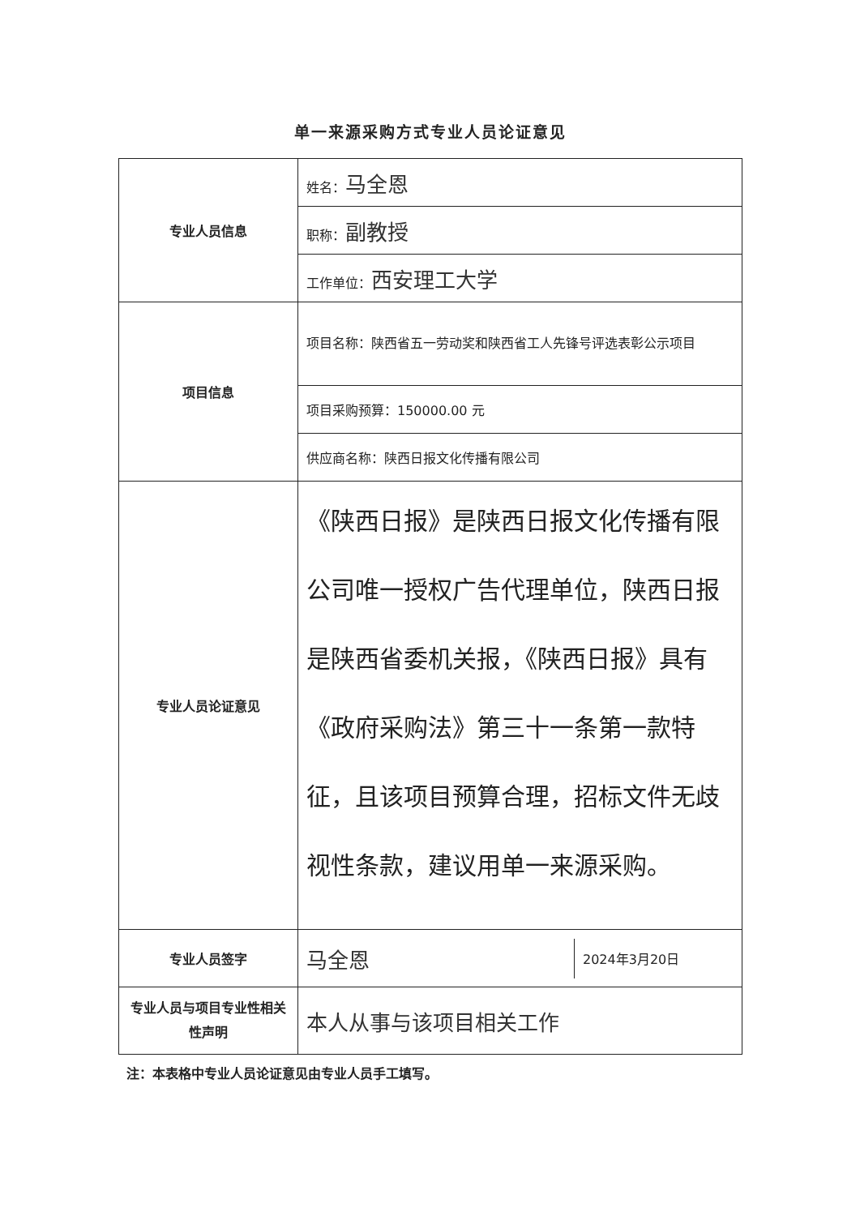单一来源采购方式专业人员论证意见
| 专业人员信息 | 姓名： 马全恩 |
| | 职称： 副教授 |
| | 工作单位： 西安理工大学 |
| 项目信息 | 项目名称：陕西省五一劳动奖和陕西省工人先锋号评选表彰公示项目 |
| | 项目采购预算：150000.00 元 |
| | 供应商名称：陕西日报文化传播有限公司 |
| 专业人员论证意见 | 《陕西日报》是陕西日报文化传播有限公司唯一授权广告代理单位，陕西日报是陕西省委机关报，《陕西日报》具有《政府采购法》第三十一条第一款特征，且该项目预算合理，招标文件无歧视性条款，建议用单一来源采购。 |
| 专业人员签字 | / 马全恩 / 2024年3月20日 / |
| 专业人员与项目专业性相关性声明 | 本人从事与该项目相关工作 |
注：本表格中专业人员论证意见由专业人员手工填写。